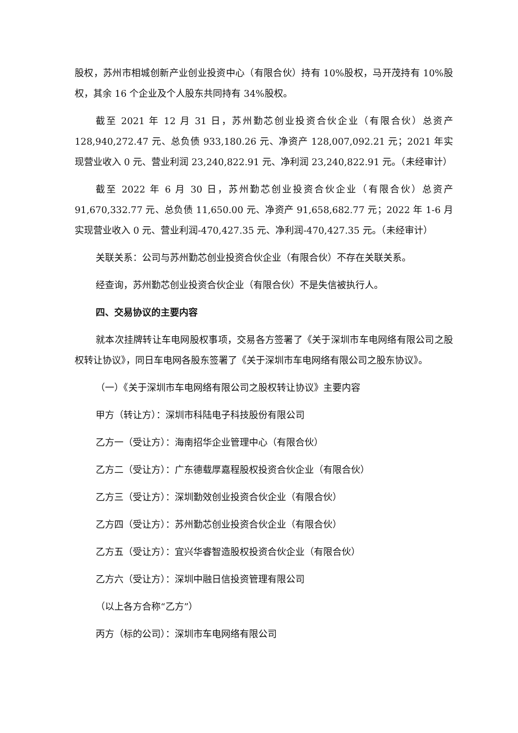股权，苏州市相城创新产业创业投资中心（有限合伙）持有 10%股权，马开茂持有 10%股权，其余 16 个企业及个人股东共同持有 34%股权。
截至 2021 年 12 月 31 日，苏州勤芯创业投资合伙企业（有限合伙）总资产 128,940,272.47 元、总负债 933,180.26 元、净资产 128,007,092.21 元；2021 年实现营业收入 0 元、营业利润 23,240,822.91 元、净利润 23,240,822.91 元。（未经审计）
截至 2022 年 6 月 30 日，苏州勤芯创业投资合伙企业（有限合伙）总资产 91,670,332.77 元、总负债 11,650.00 元、净资产 91,658,682.77 元；2022 年 1-6 月实现营业收入 0 元、营业利润-470,427.35 元、净利润-470,427.35 元。（未经审计）
关联关系：公司与苏州勤芯创业投资合伙企业（有限合伙）不存在关联关系。
经查询，苏州勤芯创业投资合伙企业（有限合伙）不是失信被执行人。
四、交易协议的主要内容
就本次挂牌转让车电网股权事项，交易各方签署了《关于深圳市车电网络有限公司之股权转让协议》，同日车电网各股东签署了《关于深圳市车电网络有限公司之股东协议》。
（一）《关于深圳市车电网络有限公司之股权转让协议》主要内容
甲方（转让方）：深圳市科陆电子科技股份有限公司
乙方一（受让方）：海南招华企业管理中心（有限合伙）
乙方二（受让方）：广东德载厚嘉程股权投资合伙企业（有限合伙）
乙方三（受让方）：深圳勤效创业投资合伙企业（有限合伙）
乙方四（受让方）：苏州勤芯创业投资合伙企业（有限合伙）
乙方五（受让方）：宜兴华睿智造股权投资合伙企业（有限合伙）
乙方六（受让方）：深圳中融日信投资管理有限公司
（以上各方合称“乙方”）
丙方（标的公司）：深圳市车电网络有限公司